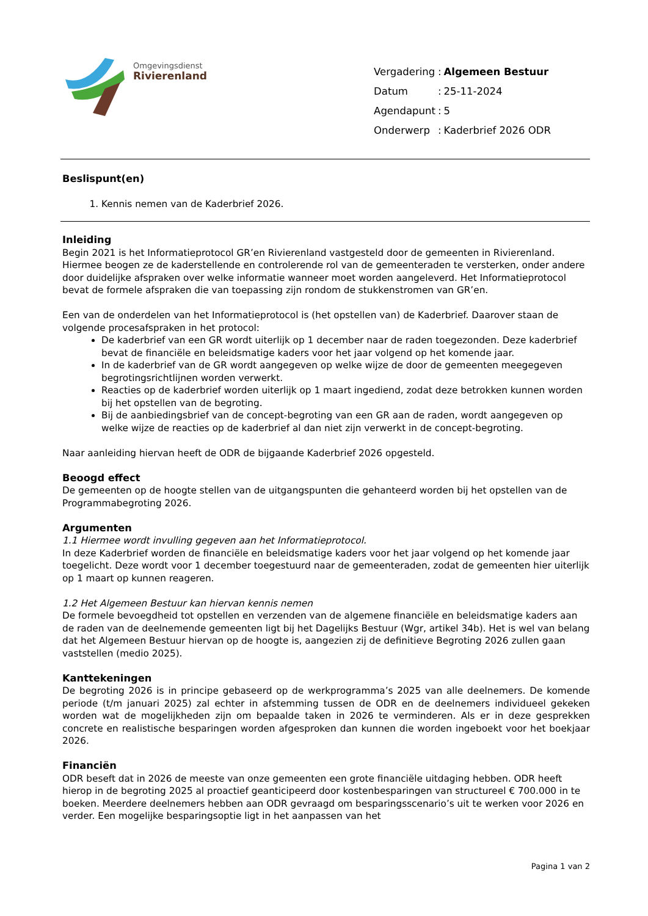Omgevingsdienst
Rivierenland
| Vergadering | : | Algemeen Bestuur |
| Datum | : | 25-11-2024 |
| Agendapunt | : | 5 |
| Onderwerp | : | Kaderbrief 2026 ODR |
Beslispunt(en)
1. Kennis nemen van de Kaderbrief 2026.
Inleiding
Begin 2021 is het Informatieprotocol GR’en Rivierenland vastgesteld door de gemeenten in Rivierenland. Hiermee beogen ze de kaderstellende en controlerende rol van de gemeenteraden te versterken, onder andere door duidelijke afspraken over welke informatie wanneer moet worden aangeleverd. Het Informatieprotocol bevat de formele afspraken die van toepassing zijn rondom de stukkenstromen van GR’en.
Een van de onderdelen van het Informatieprotocol is (het opstellen van) de Kaderbrief. Daarover staan de volgende procesafspraken in het protocol:
De kaderbrief van een GR wordt uiterlijk op 1 december naar de raden toegezonden. Deze kaderbrief bevat de financiële en beleidsmatige kaders voor het jaar volgend op het komende jaar.
In de kaderbrief van de GR wordt aangegeven op welke wijze de door de gemeenten meegegeven begrotingsrichtlijnen worden verwerkt.
Reacties op de kaderbrief worden uiterlijk op 1 maart ingediend, zodat deze betrokken kunnen worden bij het opstellen van de begroting.
Bij de aanbiedingsbrief van de concept-begroting van een GR aan de raden, wordt aangegeven op welke wijze de reacties op de kaderbrief al dan niet zijn verwerkt in de concept-begroting.
Naar aanleiding hiervan heeft de ODR de bijgaande Kaderbrief 2026 opgesteld.
Beoogd effect
De gemeenten op de hoogte stellen van de uitgangspunten die gehanteerd worden bij het opstellen van de Programmabegroting 2026.
Argumenten
1.1 Hiermee wordt invulling gegeven aan het Informatieprotocol.
In deze Kaderbrief worden de financiële en beleidsmatige kaders voor het jaar volgend op het komende jaar toegelicht. Deze wordt voor 1 december toegestuurd naar de gemeenteraden, zodat de gemeenten hier uiterlijk op 1 maart op kunnen reageren.
1.2 Het Algemeen Bestuur kan hiervan kennis nemen
De formele bevoegdheid tot opstellen en verzenden van de algemene financiële en beleidsmatige kaders aan de raden van de deelnemende gemeenten ligt bij het Dagelijks Bestuur (Wgr, artikel 34b). Het is wel van belang dat het Algemeen Bestuur hiervan op de hoogte is, aangezien zij de definitieve Begroting 2026 zullen gaan vaststellen (medio 2025).
Kanttekeningen
De begroting 2026 is in principe gebaseerd op de werkprogramma’s 2025 van alle deelnemers. De komende periode (t/m januari 2025) zal echter in afstemming tussen de ODR en de deelnemers individueel gekeken worden wat de mogelijkheden zijn om bepaalde taken in 2026 te verminderen. Als er in deze gesprekken concrete en realistische besparingen worden afgesproken dan kunnen die worden ingeboekt voor het boekjaar 2026.
Financiën
ODR beseft dat in 2026 de meeste van onze gemeenten een grote financiële uitdaging hebben. ODR heeft hierop in de begroting 2025 al proactief geanticipeerd door kostenbesparingen van structureel € 700.000 in te boeken. Meerdere deelnemers hebben aan ODR gevraagd om besparingsscenario’s uit te werken voor 2026 en verder. Een mogelijke besparingsoptie ligt in het aanpassen van het
Pagina 1 van 2